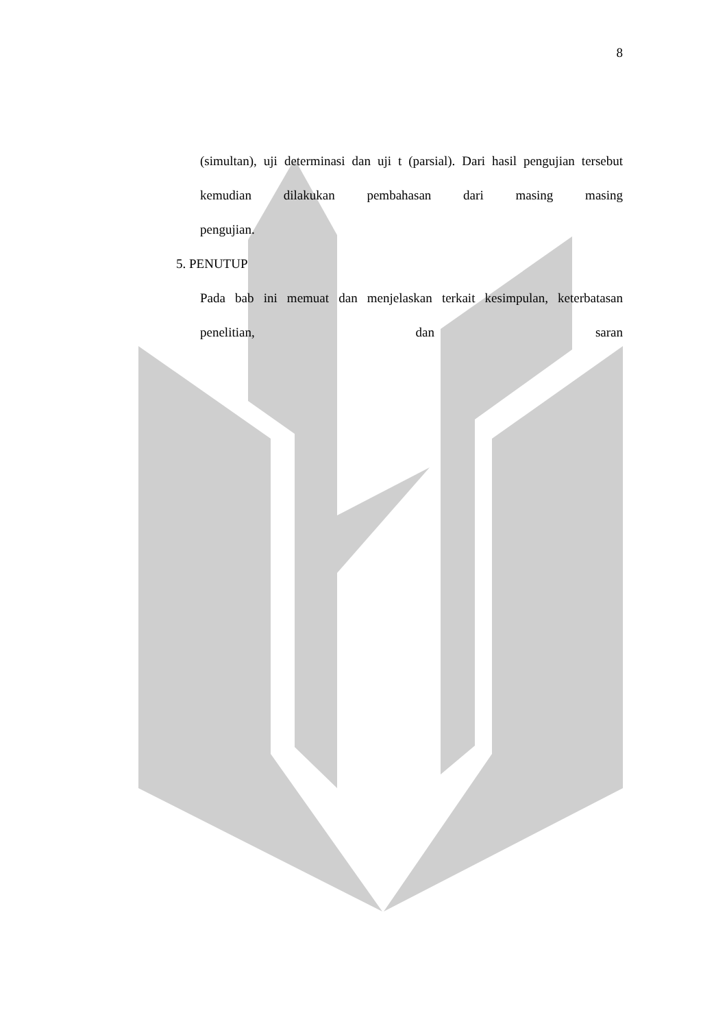8
(simultan), uji determinasi dan uji t (parsial). Dari hasil pengujian tersebut kemudian dilakukan pembahasan dari masing masing
pengujian.
5. PENUTUP
Pada bab ini memuat dan menjelaskan terkait kesimpulan, keterbatasan penelitian, dan saran